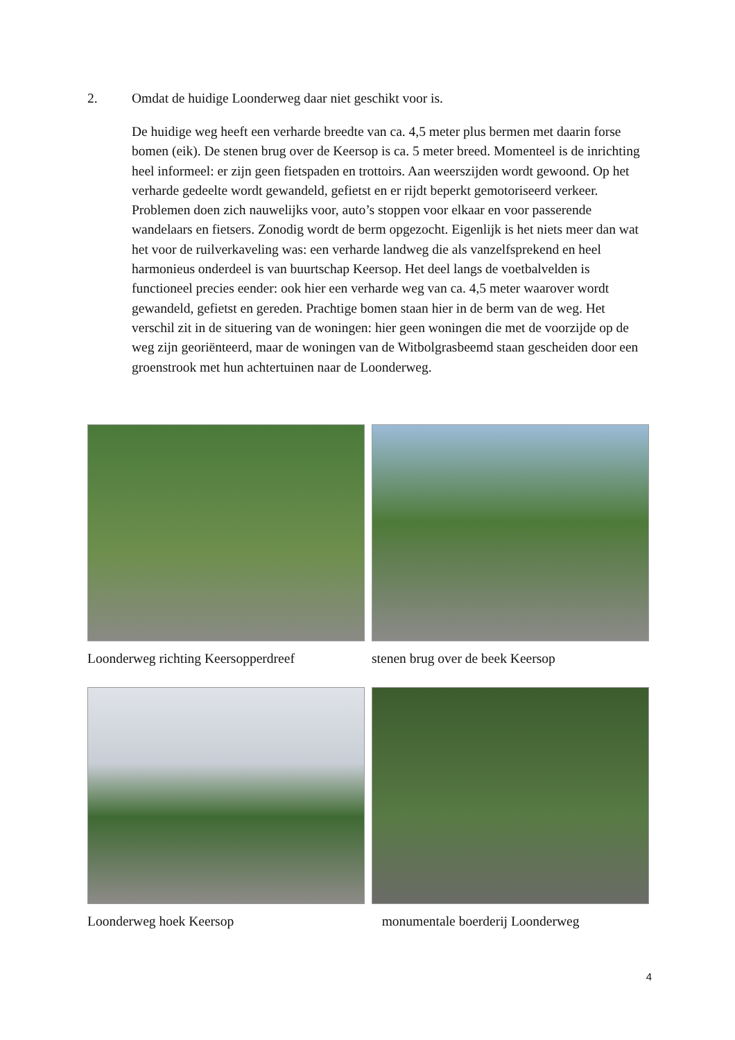2. Omdat de huidige Loonderweg daar niet geschikt voor is.
De huidige weg heeft een verharde breedte van ca. 4,5 meter plus bermen met daarin forse bomen (eik). De stenen brug over de Keersop is ca. 5 meter breed. Momenteel is de inrichting heel informeel: er zijn geen fietspaden en trottoirs. Aan weerszijden wordt gewoond. Op het verharde gedeelte wordt gewandeld, gefietst en er rijdt beperkt gemotoriseerd verkeer. Problemen doen zich nauwelijks voor, auto’s stoppen voor elkaar en voor passerende wandelaars en fietsers. Zonodig wordt de berm opgezocht. Eigenlijk is het niets meer dan wat het voor de ruilverkaveling was: een verharde landweg die als vanzelfsprekend en heel harmonieus onderdeel is van buurtschap Keersop. Het deel langs de voetbalvelden is functioneel precies eender: ook hier een verharde weg van ca. 4,5 meter waarover wordt gewandeld, gefietst en gereden. Prachtige bomen staan hier in de berm van de weg. Het verschil zit in de situering van de woningen: hier geen woningen die met de voorzijde op de weg zijn georiënteerd, maar de woningen van de Witbolgrasbeemd staan gescheiden door een groenstrook met hun achtertuinen naar de Loonderweg.
Loonderweg richting Keersopperdreef
stenen brug over de beek Keersop
Loonderweg hoek Keersop
monumentale boerderij Loonderweg
4